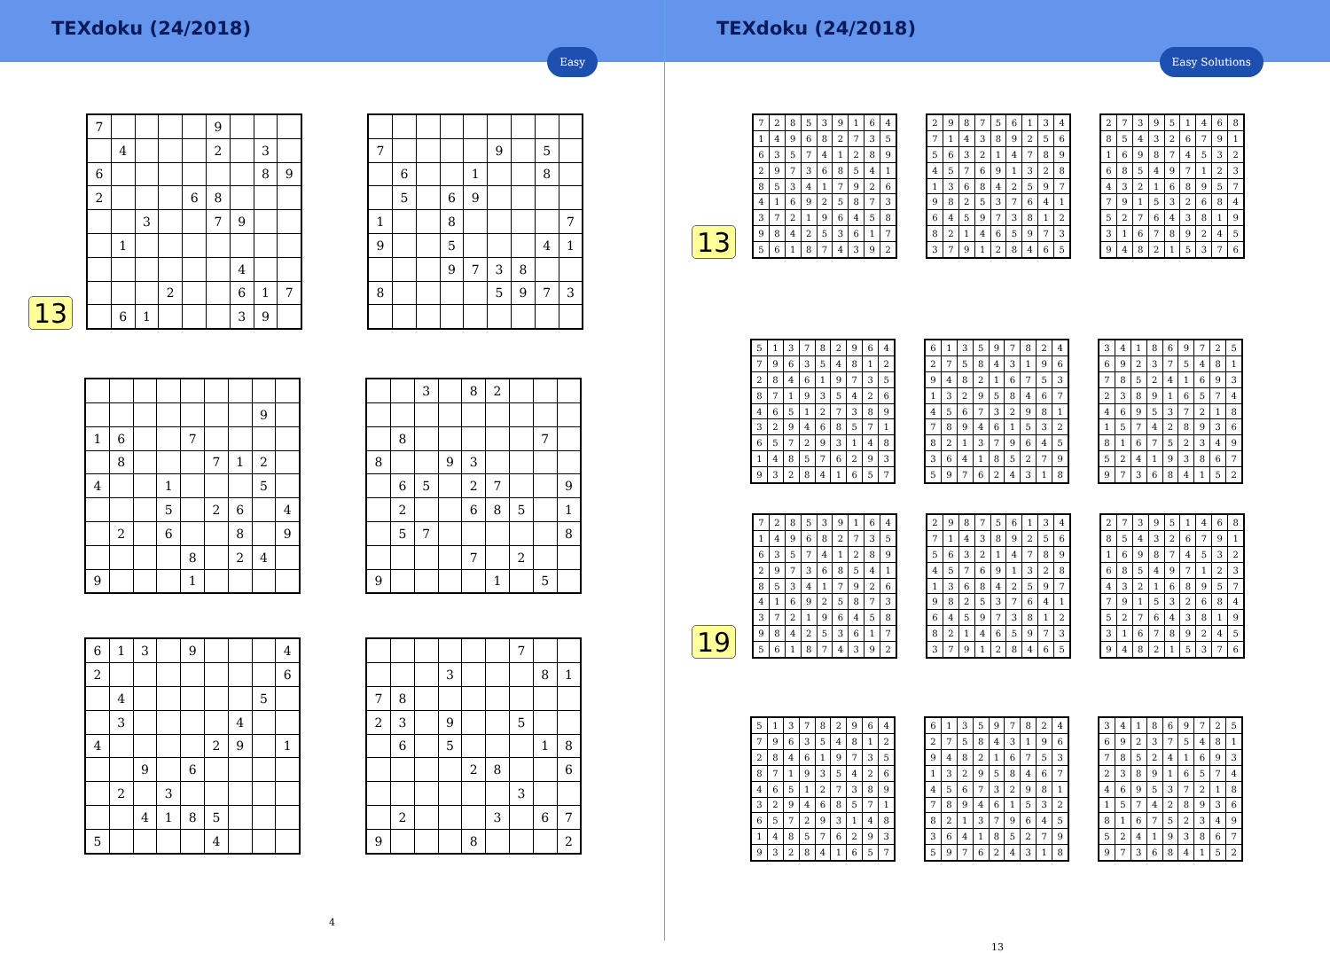TEXdoku (24/2018)
Easy
13
| 7 | | | | | 9 | | | |
| | 4 | | | | 2 | | 3 | |
| 6 | | | | | | | 8 | 9 |
| 2 | | | | 6 | 8 | | | |
| | | 3 | | | 7 | 9 | | |
| | 1 | | | | | | | |
| | | | | | | 4 | | |
| | | | 2 | | | 6 | 1 | 7 |
| | 6 | 1 | | | | 3 | 9 | |
| 7 | | | | | 9 | | 5 | |
| | 6 | | | 1 | | | 8 | |
| | 5 | | 6 | 9 | | | | |
| 1 | | | 8 | | | | | 7 |
| 9 | | | 5 | | | | 4 | 1 |
| | | | 9 | 7 | 3 | 8 | | |
| 8 | | | | | 5 | 9 | 7 | 3 |
| | | | | | | | 9 | |
| 1 | 6 | | | 7 | | | | |
| | 8 | | | | 7 | 1 | 2 | |
| 4 | | | 1 | | | | 5 | |
| | | | 5 | | 2 | 6 | | 4 |
| | 2 | | 6 | | | 8 | | 9 |
| | | | | 8 | | 2 | 4 | |
| 9 | | | | 1 | | | | |
| | | 3 | | 8 | 2 | | | |
| | 8 | | | | | | 7 | |
| 8 | | | 9 | 3 | | | | |
| | 6 | 5 | | 2 | 7 | | | 9 |
| | 2 | | | 6 | 8 | 5 | | 1 |
| | 5 | 7 | | | | | | 8 |
| | | | | 7 | | 2 | | |
| 9 | | | | | 1 | | 5 | |
| 6 | 1 | 3 | | 9 | | | | 4 |
| 2 | | | | | | | | 6 |
| | 4 | | | | | | 5 | |
| | 3 | | | | | 4 | | |
| 4 | | | | | 2 | 9 | | 1 |
| | | 9 | | 6 | | | | |
| | 2 | | 3 | | | | | |
| | | 4 | 1 | 8 | 5 | | | |
| 5 | | | | | 4 | | | |
| | | | | | | 7 | | |
| | | | 3 | | | | 8 | 1 |
| 7 | 8 | | | | | | | |
| 2 | 3 | | 9 | | | 5 | | |
| | 6 | | 5 | | | | 1 | 8 |
| | | | | 2 | 8 | | | 6 |
| | | | | | | 3 | | |
| | 2 | | | | 3 | | 6 | 7 |
| 9 | | | | 8 | | | | 2 |
4
TEXdoku (24/2018)
Easy Solutions
13
| 7 | 2 | 8 | 5 | 3 | 9 | 1 | 6 | 4 |
| 1 | 4 | 9 | 6 | 8 | 2 | 7 | 3 | 5 |
| 6 | 3 | 5 | 7 | 4 | 1 | 2 | 8 | 9 |
| 2 | 9 | 7 | 3 | 6 | 8 | 5 | 4 | 1 |
| 8 | 5 | 3 | 4 | 1 | 7 | 9 | 2 | 6 |
| 4 | 1 | 6 | 9 | 2 | 5 | 8 | 7 | 3 |
| 3 | 7 | 2 | 1 | 9 | 6 | 4 | 5 | 8 |
| 9 | 8 | 4 | 2 | 5 | 3 | 6 | 1 | 7 |
| 5 | 6 | 1 | 8 | 7 | 4 | 3 | 9 | 2 |
| 2 | 9 | 8 | 7 | 5 | 6 | 1 | 3 | 4 |
| 7 | 1 | 4 | 3 | 8 | 9 | 2 | 5 | 6 |
| 5 | 6 | 3 | 2 | 1 | 4 | 7 | 8 | 9 |
| 4 | 5 | 7 | 6 | 9 | 1 | 3 | 2 | 8 |
| 1 | 3 | 6 | 8 | 4 | 2 | 5 | 9 | 7 |
| 9 | 8 | 2 | 5 | 3 | 7 | 6 | 4 | 1 |
| 6 | 4 | 5 | 9 | 7 | 3 | 8 | 1 | 2 |
| 8 | 2 | 1 | 4 | 6 | 5 | 9 | 7 | 3 |
| 3 | 7 | 9 | 1 | 2 | 8 | 4 | 6 | 5 |
| 2 | 7 | 3 | 9 | 5 | 1 | 4 | 6 | 8 |
| 8 | 5 | 4 | 3 | 2 | 6 | 7 | 9 | 1 |
| 1 | 6 | 9 | 8 | 7 | 4 | 5 | 3 | 2 |
| 6 | 8 | 5 | 4 | 9 | 7 | 1 | 2 | 3 |
| 4 | 3 | 2 | 1 | 6 | 8 | 9 | 5 | 7 |
| 7 | 9 | 1 | 5 | 3 | 2 | 6 | 8 | 4 |
| 5 | 2 | 7 | 6 | 4 | 3 | 8 | 1 | 9 |
| 3 | 1 | 6 | 7 | 8 | 9 | 2 | 4 | 5 |
| 9 | 4 | 8 | 2 | 1 | 5 | 3 | 7 | 6 |
| 5 | 1 | 3 | 7 | 8 | 2 | 9 | 6 | 4 |
| 7 | 9 | 6 | 3 | 5 | 4 | 8 | 1 | 2 |
| 2 | 8 | 4 | 6 | 1 | 9 | 7 | 3 | 5 |
| 8 | 7 | 1 | 9 | 3 | 5 | 4 | 2 | 6 |
| 4 | 6 | 5 | 1 | 2 | 7 | 3 | 8 | 9 |
| 3 | 2 | 9 | 4 | 6 | 8 | 5 | 7 | 1 |
| 6 | 5 | 7 | 2 | 9 | 3 | 1 | 4 | 8 |
| 1 | 4 | 8 | 5 | 7 | 6 | 2 | 9 | 3 |
| 9 | 3 | 2 | 8 | 4 | 1 | 6 | 5 | 7 |
| 6 | 1 | 3 | 5 | 9 | 7 | 8 | 2 | 4 |
| 2 | 7 | 5 | 8 | 4 | 3 | 1 | 9 | 6 |
| 9 | 4 | 8 | 2 | 1 | 6 | 7 | 5 | 3 |
| 1 | 3 | 2 | 9 | 5 | 8 | 4 | 6 | 7 |
| 4 | 5 | 6 | 7 | 3 | 2 | 9 | 8 | 1 |
| 7 | 8 | 9 | 4 | 6 | 1 | 5 | 3 | 2 |
| 8 | 2 | 1 | 3 | 7 | 9 | 6 | 4 | 5 |
| 3 | 6 | 4 | 1 | 8 | 5 | 2 | 7 | 9 |
| 5 | 9 | 7 | 6 | 2 | 4 | 3 | 1 | 8 |
| 3 | 4 | 1 | 8 | 6 | 9 | 7 | 2 | 5 |
| 6 | 9 | 2 | 3 | 7 | 5 | 4 | 8 | 1 |
| 7 | 8 | 5 | 2 | 4 | 1 | 6 | 9 | 3 |
| 2 | 3 | 8 | 9 | 1 | 6 | 5 | 7 | 4 |
| 4 | 6 | 9 | 5 | 3 | 7 | 2 | 1 | 8 |
| 1 | 5 | 7 | 4 | 2 | 8 | 9 | 3 | 6 |
| 8 | 1 | 6 | 7 | 5 | 2 | 3 | 4 | 9 |
| 5 | 2 | 4 | 1 | 9 | 3 | 8 | 6 | 7 |
| 9 | 7 | 3 | 6 | 8 | 4 | 1 | 5 | 2 |
19
| 7 | 2 | 8 | 5 | 3 | 9 | 1 | 6 | 4 |
| 1 | 4 | 9 | 6 | 8 | 2 | 7 | 3 | 5 |
| 6 | 3 | 5 | 7 | 4 | 1 | 2 | 8 | 9 |
| 2 | 9 | 7 | 3 | 6 | 8 | 5 | 4 | 1 |
| 8 | 5 | 3 | 4 | 1 | 7 | 9 | 2 | 6 |
| 4 | 1 | 6 | 9 | 2 | 5 | 8 | 7 | 3 |
| 3 | 7 | 2 | 1 | 9 | 6 | 4 | 5 | 8 |
| 9 | 8 | 4 | 2 | 5 | 3 | 6 | 1 | 7 |
| 5 | 6 | 1 | 8 | 7 | 4 | 3 | 9 | 2 |
| 2 | 9 | 8 | 7 | 5 | 6 | 1 | 3 | 4 |
| 7 | 1 | 4 | 3 | 8 | 9 | 2 | 5 | 6 |
| 5 | 6 | 3 | 2 | 1 | 4 | 7 | 8 | 9 |
| 4 | 5 | 7 | 6 | 9 | 1 | 3 | 2 | 8 |
| 1 | 3 | 6 | 8 | 4 | 2 | 5 | 9 | 7 |
| 9 | 8 | 2 | 5 | 3 | 7 | 6 | 4 | 1 |
| 6 | 4 | 5 | 9 | 7 | 3 | 8 | 1 | 2 |
| 8 | 2 | 1 | 4 | 6 | 5 | 9 | 7 | 3 |
| 3 | 7 | 9 | 1 | 2 | 8 | 4 | 6 | 5 |
| 2 | 7 | 3 | 9 | 5 | 1 | 4 | 6 | 8 |
| 8 | 5 | 4 | 3 | 2 | 6 | 7 | 9 | 1 |
| 1 | 6 | 9 | 8 | 7 | 4 | 5 | 3 | 2 |
| 6 | 8 | 5 | 4 | 9 | 7 | 1 | 2 | 3 |
| 4 | 3 | 2 | 1 | 6 | 8 | 9 | 5 | 7 |
| 7 | 9 | 1 | 5 | 3 | 2 | 6 | 8 | 4 |
| 5 | 2 | 7 | 6 | 4 | 3 | 8 | 1 | 9 |
| 3 | 1 | 6 | 7 | 8 | 9 | 2 | 4 | 5 |
| 9 | 4 | 8 | 2 | 1 | 5 | 3 | 7 | 6 |
| 5 | 1 | 3 | 7 | 8 | 2 | 9 | 6 | 4 |
| 7 | 9 | 6 | 3 | 5 | 4 | 8 | 1 | 2 |
| 2 | 8 | 4 | 6 | 1 | 9 | 7 | 3 | 5 |
| 8 | 7 | 1 | 9 | 3 | 5 | 4 | 2 | 6 |
| 4 | 6 | 5 | 1 | 2 | 7 | 3 | 8 | 9 |
| 3 | 2 | 9 | 4 | 6 | 8 | 5 | 7 | 1 |
| 6 | 5 | 7 | 2 | 9 | 3 | 1 | 4 | 8 |
| 1 | 4 | 8 | 5 | 7 | 6 | 2 | 9 | 3 |
| 9 | 3 | 2 | 8 | 4 | 1 | 6 | 5 | 7 |
| 6 | 1 | 3 | 5 | 9 | 7 | 8 | 2 | 4 |
| 2 | 7 | 5 | 8 | 4 | 3 | 1 | 9 | 6 |
| 9 | 4 | 8 | 2 | 1 | 6 | 7 | 5 | 3 |
| 1 | 3 | 2 | 9 | 5 | 8 | 4 | 6 | 7 |
| 4 | 5 | 6 | 7 | 3 | 2 | 9 | 8 | 1 |
| 7 | 8 | 9 | 4 | 6 | 1 | 5 | 3 | 2 |
| 8 | 2 | 1 | 3 | 7 | 9 | 6 | 4 | 5 |
| 3 | 6 | 4 | 1 | 8 | 5 | 2 | 7 | 9 |
| 5 | 9 | 7 | 6 | 2 | 4 | 3 | 1 | 8 |
| 3 | 4 | 1 | 8 | 6 | 9 | 7 | 2 | 5 |
| 6 | 9 | 2 | 3 | 7 | 5 | 4 | 8 | 1 |
| 7 | 8 | 5 | 2 | 4 | 1 | 6 | 9 | 3 |
| 2 | 3 | 8 | 9 | 1 | 6 | 5 | 7 | 4 |
| 4 | 6 | 9 | 5 | 3 | 7 | 2 | 1 | 8 |
| 1 | 5 | 7 | 4 | 2 | 8 | 9 | 3 | 6 |
| 8 | 1 | 6 | 7 | 5 | 2 | 3 | 4 | 9 |
| 5 | 2 | 4 | 1 | 9 | 3 | 8 | 6 | 7 |
| 9 | 7 | 3 | 6 | 8 | 4 | 1 | 5 | 2 |
13